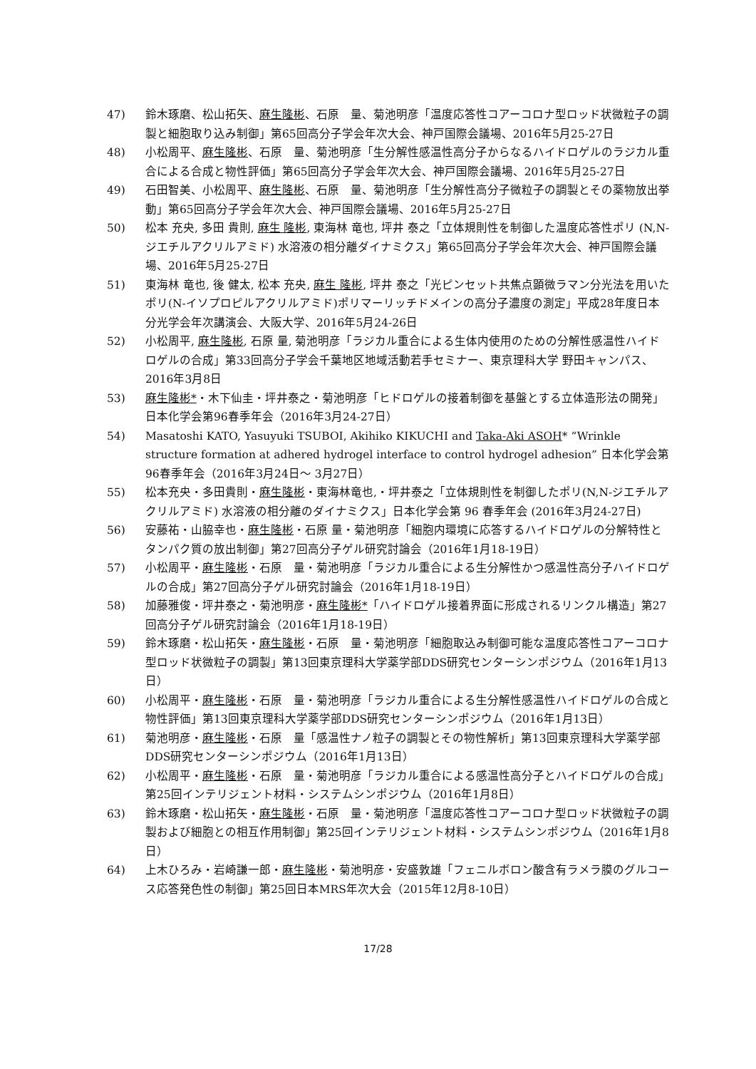47) 鈴木琢磨、松山拓矢、麻生隆彬、石原　量、菊池明彦「温度応答性コアーコロナ型ロッド状微粒子の調製と細胞取り込み制御」第65回高分子学会年次大会、神戸国際会議場、2016年5月25-27日
48) 小松周平、麻生隆彬、石原　量、菊池明彦「生分解性感温性高分子からなるハイドロゲルのラジカル重合による合成と物性評価」第65回高分子学会年次大会、神戸国際会議場、2016年5月25-27日
49) 石田智美、小松周平、麻生隆彬、石原　量、菊池明彦「生分解性高分子微粒子の調製とその薬物放出挙動」第65回高分子学会年次大会、神戸国際会議場、2016年5月25-27日
50) 松本 充央, 多田 貴則, 麻生 隆彬, 東海林 竜也, 坪井 泰之「立体規則性を制御した温度応答性ポリ (N,N-ジエチルアクリルアミド) 水溶液の相分離ダイナミクス」第65回高分子学会年次大会、神戸国際会議場、2016年5月25-27日
51) 東海林 竜也, 後 健太, 松本 充央, 麻生 隆彬, 坪井 泰之「光ピンセット共焦点顕微ラマン分光法を用いたポリ(N-イソプロピルアクリルアミド)ポリマーリッチドメインの高分子濃度の測定」平成28年度日本分光学会年次講演会、大阪大学、2016年5月24-26日
52) 小松周平, 麻生隆彬, 石原 量, 菊池明彦「ラジカル重合による生体内使用のための分解性感温性ハイドロゲルの合成」第33回高分子学会千葉地区地域活動若手セミナー、東京理科大学 野田キャンパス、2016年3月8日
53) 麻生隆彬*・木下仙圭・坪井泰之・菊池明彦「ヒドロゲルの接着制御を基盤とする立体造形法の開発」日本化学会第96春季年会（2016年3月24-27日）
54) Masatoshi KATO, Yasuyuki TSUBOI, Akihiko KIKUCHI and Taka-Aki ASOH* “Wrinkle structure formation at adhered hydrogel interface to control hydrogel adhesion” 日本化学会第96春季年会（2016年3月24日～ 3月27日）
55) 松本充央・多田貴則・麻生隆彬・東海林竜也,・坪井泰之「立体規則性を制御したポリ(N,N-ジエチルアクリルアミド) 水溶液の相分離のダイナミクス」日本化学会第 96 春季年会 (2016年3月24-27日)
56) 安藤祐・山脇幸也・麻生隆彬・石原 量・菊池明彦「細胞内環境に応答するハイドロゲルの分解特性とタンパク質の放出制御」第27回高分子ゲル研究討論会（2016年1月18-19日）
57) 小松周平・麻生隆彬・石原　量・菊池明彦「ラジカル重合による生分解性かつ感温性高分子ハイドロゲルの合成」第27回高分子ゲル研究討論会（2016年1月18-19日）
58) 加藤雅俊・坪井泰之・菊池明彦・麻生隆彬*「ハイドロゲル接着界面に形成されるリンクル構造」第27回高分子ゲル研究討論会（2016年1月18-19日）
59) 鈴木琢磨・松山拓矢・麻生隆彬・石原　量・菊池明彦「細胞取込み制御可能な温度応答性コアーコロナ型ロッド状微粒子の調製」第13回東京理科大学薬学部DDS研究センターシンポジウム（2016年1月13日）
60) 小松周平・麻生隆彬・石原　量・菊池明彦「ラジカル重合による生分解性感温性ハイドロゲルの合成と物性評価」第13回東京理科大学薬学部DDS研究センターシンポジウム（2016年1月13日）
61) 菊池明彦・麻生隆彬・石原　量「感温性ナノ粒子の調製とその物性解析」第13回東京理科大学薬学部DDS研究センターシンポジウム（2016年1月13日）
62) 小松周平・麻生隆彬・石原　量・菊池明彦「ラジカル重合による感温性高分子とハイドロゲルの合成」第25回インテリジェント材料・システムシンポジウム（2016年1月8日）
63) 鈴木琢磨・松山拓矢・麻生隆彬・石原　量・菊池明彦「温度応答性コアーコロナ型ロッド状微粒子の調製および細胞との相互作用制御」第25回インテリジェント材料・システムシンポジウム（2016年1月8日）
64) 上木ひろみ・岩崎謙一郎・麻生隆彬・菊池明彦・安盛敦雄「フェニルボロン酸含有ラメラ膜のグルコース応答発色性の制御」第25回日本MRS年次大会（2015年12月8-10日）
17/28